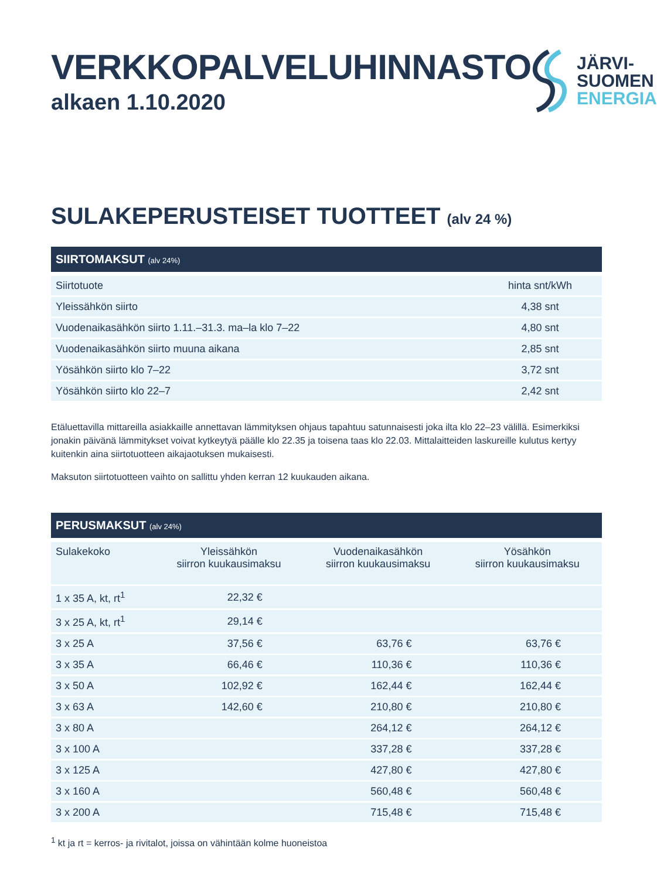VERKKOPALVELUHINNASTO
alkaen 1.10.2020
JÄRVI-
SUOMEN
ENERGIA
SULAKEPERUSTEISET TUOTTEET (alv 24 %)
SIIRTOMAKSUT (alv 24%)
| Siirtotuote | hinta snt/kWh |
| --- | --- |
| Yleissähkön siirto | 4,38 snt |
| Vuodenaikasähkön siirto 1.11.–31.3. ma–la klo 7–22 | 4,80 snt |
| Vuodenaikasähkön siirto muuna aikana | 2,85 snt |
| Yösähkön siirto klo 7–22 | 3,72 snt |
| Yösähkön siirto klo 22–7 | 2,42 snt |
Etäluettavilla mittareilla asiakkaille annettavan lämmityksen ohjaus tapahtuu satunnaisesti joka ilta klo 22–23 välillä. Esimerkiksi jonakin päivänä lämmitykset voivat kytkeytyä päälle klo 22.35 ja toisena taas klo 22.03. Mittalaitteiden laskureille kulutus kertyy kuitenkin aina siirtotuotteen aikajaotuksen mukaisesti.
Maksuton siirtotuotteen vaihto on sallittu yhden kerran 12 kuukauden aikana.
PERUSMAKSUT (alv 24%)
| Sulakekoko | Yleissähkön siirron kuukausimaksu | Vuodenaikasähkön siirron kuukausimaksu | Yösähkön siirron kuukausimaksu |
| --- | --- | --- | --- |
| 1 x 35 A, kt, rt<sup>1</sup> | 22,32 € | | |
| 3 x 25 A, kt, rt<sup>1</sup> | 29,14 € | | |
| 3 x 25 A | 37,56 € | 63,76 € | 63,76 € |
| 3 x 35 A | 66,46 € | 110,36 € | 110,36 € |
| 3 x 50 A | 102,92 € | 162,44 € | 162,44 € |
| 3 x 63 A | 142,60 € | 210,80 € | 210,80 € |
| 3 x 80 A | | 264,12 € | 264,12 € |
| 3 x 100 A | | 337,28 € | 337,28 € |
| 3 x 125 A | | 427,80 € | 427,80 € |
| 3 x 160 A | | 560,48 € | 560,48 € |
| 3 x 200 A | | 715,48 € | 715,48 € |
<sup>1</sup> kt ja rt = kerros- ja rivitalot, joissa on vähintään kolme huoneistoa